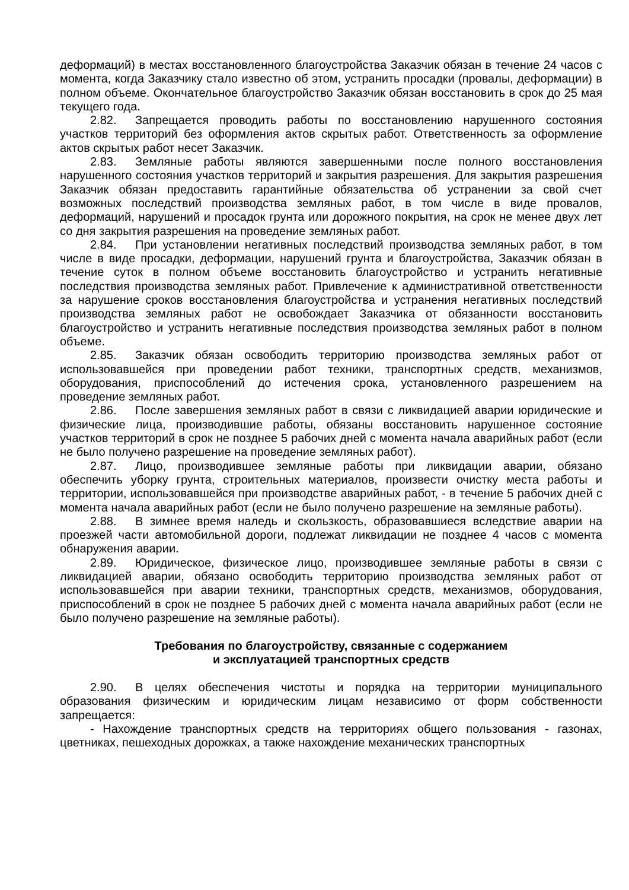деформаций) в местах восстановленного благоустройства Заказчик обязан в течение 24 часов с момента, когда Заказчику стало известно об этом, устранить просадки (провалы, деформации) в полном объеме. Окончательное благоустройство Заказчик обязан восстановить в срок до 25 мая текущего года.
2.82. Запрещается проводить работы по восстановлению нарушенного состояния участков территорий без оформления актов скрытых работ. Ответственность за оформление актов скрытых работ несет Заказчик.
2.83. Земляные работы являются завершенными после полного восстановления нарушенного состояния участков территорий и закрытия разрешения. Для закрытия разрешения Заказчик обязан предоставить гарантийные обязательства об устранении за свой счет возможных последствий производства земляных работ, в том числе в виде провалов, деформаций, нарушений и просадок грунта или дорожного покрытия, на срок не менее двух лет со дня закрытия разрешения на проведение земляных работ.
2.84. При установлении негативных последствий производства земляных работ, в том числе в виде просадки, деформации, нарушений грунта и благоустройства, Заказчик обязан в течение суток в полном объеме восстановить благоустройство и устранить негативные последствия производства земляных работ. Привлечение к административной ответственности за нарушение сроков восстановления благоустройства и устранения негативных последствий производства земляных работ не освобождает Заказчика от обязанности восстановить благоустройство и устранить негативные последствия производства земляных работ в полном объеме.
2.85. Заказчик обязан освободить территорию производства земляных работ от использовавшейся при проведении работ техники, транспортных средств, механизмов, оборудования, приспособлений до истечения срока, установленного разрешением на проведение земляных работ.
2.86. После завершения земляных работ в связи с ликвидацией аварии юридические и физические лица, производившие работы, обязаны восстановить нарушенное состояние участков территорий в срок не позднее 5 рабочих дней с момента начала аварийных работ (если не было получено разрешение на проведение земляных работ).
2.87. Лицо, производившее земляные работы при ликвидации аварии, обязано обеспечить уборку грунта, строительных материалов, произвести очистку места работы и территории, использовавшейся при производстве аварийных работ, - в течение 5 рабочих дней с момента начала аварийных работ (если не было получено разрешение на земляные работы).
2.88. В зимнее время наледь и скользкость, образовавшиеся вследствие аварии на проезжей части автомобильной дороги, подлежат ликвидации не позднее 4 часов с момента обнаружения аварии.
2.89. Юридическое, физическое лицо, производившее земляные работы в связи с ликвидацией аварии, обязано освободить территорию производства земляных работ от использовавшейся при аварии техники, транспортных средств, механизмов, оборудования, приспособлений в срок не позднее 5 рабочих дней с момента начала аварийных работ (если не было получено разрешение на земляные работы).
Требования по благоустройству, связанные с содержанием
и эксплуатацией транспортных средств
2.90. В целях обеспечения чистоты и порядка на территории муниципального образования физическим и юридическим лицам независимо от форм собственности запрещается:
- Нахождение транспортных средств на территориях общего пользования - газонах, цветниках, пешеходных дорожках, а также нахождение механических транспортных